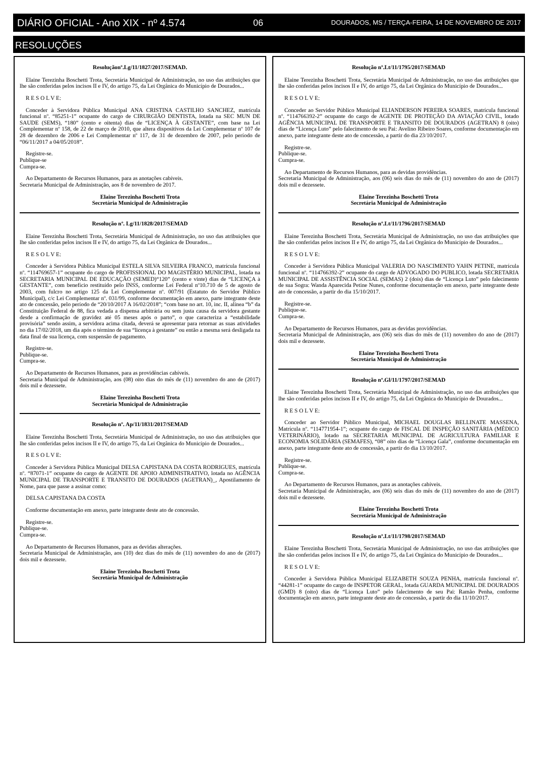DIÁRIO OFICIAL - Ano XIX - nº 4.574 06 DOURADOS, MS / TERÇA-FEIRA, 14 DE NOVEMBRO DE 2017
RESOLUÇÕES
Resoluçãonº.Lg/11/1827/2017/SEMAD.
Elaine Terezinha Boschetti Trota, Secretária Municipal de Administração, no uso das atribuições que lhe são conferidas pelos incisos II e IV, do artigo 75, da Lei Orgânica do Município de Dourados...
R E S O L V E:
Conceder à Servidora Pública Municipal ANA CRISTINA CASTILHO SANCHEZ, matrícula funcional nº. “85251-1” ocupante do cargo de CIRURGIÃO DENTISTA, lotada na SEC MUN DE SAUDE (SEMS), “180” (cento e oitenta) dias de “LICENÇA À GESTANTE”, com base na Lei Complementar nº 158, de 22 de março de 2010, que altera dispositivos da Lei Complementar nº 107 de 28 de dezembro de 2006 e Lei Complementar nº 117, de 31 de dezembro de 2007, pelo período de “06/11/2017 a 04/05/2018”.
Registre-se.
Publique-se
Cumpra-se.
Ao Departamento de Recursos Humanos, para as anotações cabíveis.
Secretaria Municipal de Administração, aos 8 de novembro de 2017.
Elaine Terezinha Boschetti Trota
Secretária Municipal de Administração
Resolução nº. Lg/11/1828/2017/SEMAD
Elaine Terezinha Boschetti Trota, Secretária Municipal de Administração, no uso das atribuições que lhe são conferidas pelos incisos II e IV, do artigo 75, da Lei Orgânica de Dourados...
R E S O L V E:
Conceder à Servidora Pública Municipal ESTELA SILVA SILVEIRA FRANCO, matrícula funcional nº. “114769657-1” ocupante do cargo de PROFISSIONAL DO MAGISTÉRIO MUNICIPAL, lotada na SECRETARIA MUNICIPAL DE EDUCAÇÃO (SEMED)“120” (cento e vinte) dias de “LICENÇA à GESTANTE”, com benefício restituído pelo INSS, conforme Lei Federal nº10.710 de 5 de agosto de 2003, com fulcro no artigo 125 da Lei Complementar nº. 007/91 (Estatuto do Servidor Público Municipal), c/c Lei Complementar nº. 031/99, conforme documentação em anexo, parte integrante deste ato de concessão, pelo período de “20/10/2017 A 16/02/2018”; “com base no art. 10, inc. II, alínea “b” da Constituição Federal de 88, fica vedada a dispensa arbitrária ou sem justa causa da servidora gestante desde a confirmação de gravidez até 05 meses após o parto”, o que caracteriza a “estabilidade provisória” sendo assim, a servidora acima citada, deverá se apresentar para retornar as suas atividades no dia 17/02/2018, um dia após o término de sua “licença à gestante” ou então a mesma será desligada na data final de sua licença, com suspensão de pagamento.
Registre-se.
Publique-se.
Cumpra-se.
Ao Departamento de Recursos Humanos, para as providências cabíveis.
Secretaria Municipal de Administração, aos (08) oito dias do mês de (11) novembro do ano de (2017) dois mil e dezessete.
Elaine Terezinha Boschetti Trota
Secretária Municipal de Administração
Resolução nº. Ap/11/1831/2017/SEMAD
Elaine Terezinha Boschetti Trota, Secretária Municipal de Administração, no uso das atribuições que lhe são conferidas pelos incisos II e IV, do artigo 75, da Lei Orgânica do Município de Dourados...
R E S O L V E:
Conceder à Servidora Pública Municipal DELSA CAPISTANA DA COSTA RODRIGUES, matrícula nº. “87071-1” ocupante do cargo de AGENTE DE APOIO ADMINISTRATIVO, lotada no AGÊNCIA MUNICIPAL DE TRANSPORTE E TRANSITO DE DOURADOS (AGETRAN)_, Apostilamento de Nome, para que passe a assinar como:
DELSA CAPISTANA DA COSTA
Conforme documentação em anexo, parte integrante deste ato de concessão.
Registre-se.
Publique-se.
Cumpra-se.
Ao Departamento de Recursos Humanos, para as devidas alterações.
Secretaria Municipal de Administração, aos (10) dez dias do mês de (11) novembro do ano de (2017) dois mil e dezessete.
Elaine Terezinha Boschetti Trota
Secretária Municipal de Administração
Resolução nº.Lt/11/1795/2017/SEMAD
Elaine Terezinha Boschetti Trota, Secretária Municipal de Administração, no uso das atribuições que lhe são conferidas pelos incisos II e IV, do artigo 75, da Lei Orgânica do Município de Dourados...
R E S O L V E:
Conceder ao Servidor Público Municipal ELIANDERSON PEREIRA SOARES, matrícula funcional nº. “114766392-2” ocupante do cargo de AGENTE DE PROTEÇÃO DA AVIAÇÃO CIVIL, lotado AGÊNCIA MUNICIPAL DE TRANSPORTE E TRANSITO DE DOURADOS (AGETRAN) 8 (oito) dias de “Licença Luto” pelo falecimento de seu Pai: Avelino Ribeiro Soares, conforme documentação em anexo, parte integrante deste ato de concessão, a partir do dia 23/10/2017.
Registre-se.
Publique-se.
Cumpra-se.
Ao Departamento de Recursos Humanos, para as devidas providências.
Secretaria Municipal de Administração, aos (06) seis dias do mês de (11) novembro do ano de (2017) dois mil e dezessete.
Elaine Terezinha Boschetti Trota
Secretária Municipal de Administração
Resolução nº.Lt/11/1796/2017/SEMAD
Elaine Terezinha Boschetti Trota, Secretária Municipal de Administração, no uso das atribuições que lhe são conferidas pelos incisos II e IV, do artigo 75, da Lei Orgânica do Município de Dourados...
R E S O L V E:
Conceder à Servidora Pública Municipal VALERIA DO NASCIMENTO YAHN PETINE, matrícula funcional nº. “114766392-2” ocupante do cargo de ADVOGADO DO PUBLICO, lotada SECRETARIA MUNICIPAL DE ASSISTÊNCIA SOCIAL (SEMAS) 2 (dois) dias de “Licença Luto” pelo falecimento de sua Sogra: Wanda Aparecida Petine Nunes, conforme documentação em anexo, parte integrante deste ato de concessão, a partir do dia 15/10/2017.
Registre-se.
Publique-se.
Cumpra-se.
Ao Departamento de Recursos Humanos, para as devidas providências.
Secretaria Municipal de Administração, aos (06) seis dias do mês de (11) novembro do ano de (2017) dois mil e dezessete.
Elaine Terezinha Boschetti Trota
Secretária Municipal de Administração
Resolução nº.Gl/11/1797/2017/SEMAD
Elaine Terezinha Boschetti Trota, Secretária Municipal de Administração, no uso das atribuições que lhe são conferidas pelos incisos II e IV, do artigo 75, da Lei Orgânica do Município de Dourados...
R E S O L V E:
Conceder ao Servidor Público Municipal, MICHAEL DOUGLAS BELLINATE MASSENA, Matrícula nº. “114771954-1”; ocupante do cargo de FISCAL DE INSPEÇÃO SANITÁRIA (MÉDICO VETERINÁRIO), lotado na SECRETARIA MUNICIPAL DE AGRICULTURA FAMILIAR E ECONOMIA SOLIDÁRIA (SEMAFES), “08” oito dias de “Licença Gala”, conforme documentação em anexo, parte integrante deste ato de concessão, a partir do dia 13/10/2017.
Registre-se.
Publique-se.
Cumpra-se.
Ao Departamento de Recursos Humanos, para as anotações cabíveis.
Secretaria Municipal de Administração, aos (06) seis dias do mês de (11) novembro do ano de (2017) dois mil e dezessete.
Elaine Terezinha Boschetti Trota
Secretária Municipal de Administração
Resolução nº.Lt/11/1798/2017/SEMAD
Elaine Terezinha Boschetti Trota, Secretária Municipal de Administração, no uso das atribuições que lhe são conferidas pelos incisos II e IV, do artigo 75, da Lei Orgânica do Município de Dourados...
R E S O L V E:
Conceder à Servidora Pública Municipal ELIZABETH SOUZA PENHA, matrícula funcional nº. “44281-1” ocupante do cargo de INSPETOR GERAL, lotada GUARDA MUNICIPAL DE DOURADOS (GMD) 8 (oito) dias de “Licença Luto” pelo falecimento de seu Pai: Ramão Penha, conforme documentação em anexo, parte integrante deste ato de concessão, a partir do dia 11/10/2017.